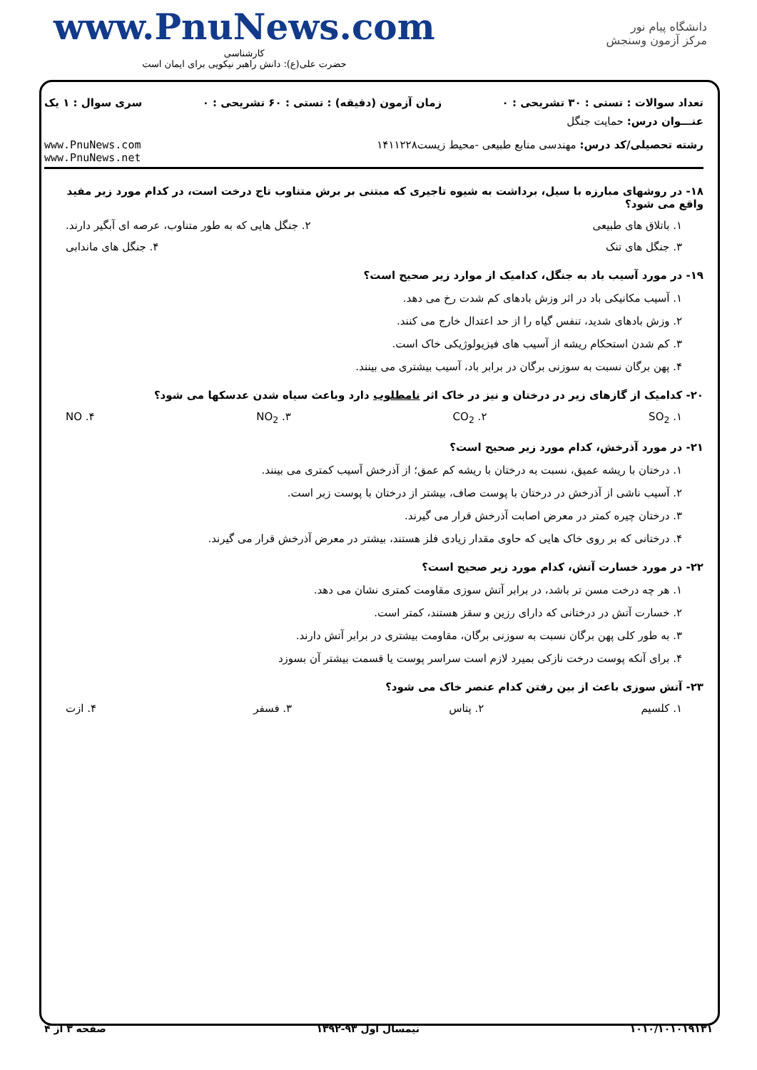www.PnuNews.com
کارشناسی
حضرت علی(ع): دانش راهبر نیکویی برای ایمان است
دانشگاه پیام نور
مرکز آزمون وسنجش
تعداد سوالات : تستی : ۳۰ تشریحی : ۰ زمان آزمون (دقیقه) : تستی : ۶۰ تشریحی : ۰ سری سوال : ۱ یک
عنـــوان درس: حمایت جنگل
رشته تحصیلی/کد درس: مهندسی منابع طبیعی -محیط زیست۱۴۱۱۲۲۸ www.PnuNews.com
www.PnuNews.net
۱۸- در روشهای مبارزه با سیل، برداشت به شیوه تاجیری که مبتنی بر برش متناوب تاج درخت است، در کدام مورد زیر مفید واقع می شود؟
۱. باتلاق های طبیعی ۲. جنگل هایی که به طور متناوب، عرصه ای آبگیر دارند.
۳. جنگل های تنک ۴. جنگل های ماندابی
۱۹- در مورد آسیب باد به جنگل، کدامیک از موارد زیر صحیح است؟
۱. آسیب مکانیکی باد در اثر وزش بادهای کم شدت رخ می دهد.
۲. وزش بادهای شدید، تنفس گیاه را از حد اعتدال خارج می کنند.
۳. کم شدن استحکام ریشه از آسیب های فیزیولوژیکی خاک است.
۴. پهن برگان نسبت به سوزنی برگان در برابر باد، آسیب بیشتری می بینند.
۲۰- کدامیک از گازهای زیر در درختان و نیز در خاک اثر نامطلوب دارد وباعث سیاه شدن عدسکها می شود؟
۱. SO<sub>2</sub> ۲. CO<sub>2</sub> ۳. NO<sub>2</sub> ۴. NO
۲۱- در مورد آذرخش، کدام مورد زیر صحیح است؟
۱. درختان با ریشه عمیق، نسبت به درختان با ریشه کم عمق؛ از آذرخش آسیب کمتری می بینند.
۲. آسیب ناشی از آذرخش در درختان با پوست صاف، بیشتر از درختان با پوست زبر است.
۳. درختان چیره کمتر در معرض اصابت آذرخش قرار می گیرند.
۴. درختانی که بر روی خاک هایی که حاوی مقدار زیادی فلز هستند، بیشتر در معرض آذرخش قرار می گیرند.
۲۲- در مورد خسارت آتش، کدام مورد زیر صحیح است؟
۱. هر چه درخت مسن تر باشد، در برابر آتش سوزی مقاومت کمتری نشان می دهد.
۲. خسارت آتش در درختانی که دارای رزین و سقز هستند، کمتر است.
۳. به طور کلی پهن برگان نسبت به سوزنی برگان، مقاومت بیشتری در برابر آتش دارند.
۴. برای آنکه پوست درخت نازکی بمیرد لازم است سراسر پوست یا قسمت بیشتر آن بسوزد
۲۳- آتش سوزی باعث از بین رفتن کدام عنصر خاک می شود؟
۱. کلسیم ۲. پتاس ۳. فسفر ۴. ازت
۱۰۱۰/۱۰۱۰۱۹۱۳۱ نیمسال اول ۹۳-۱۳۹۲ صفحه ۳ از ۴